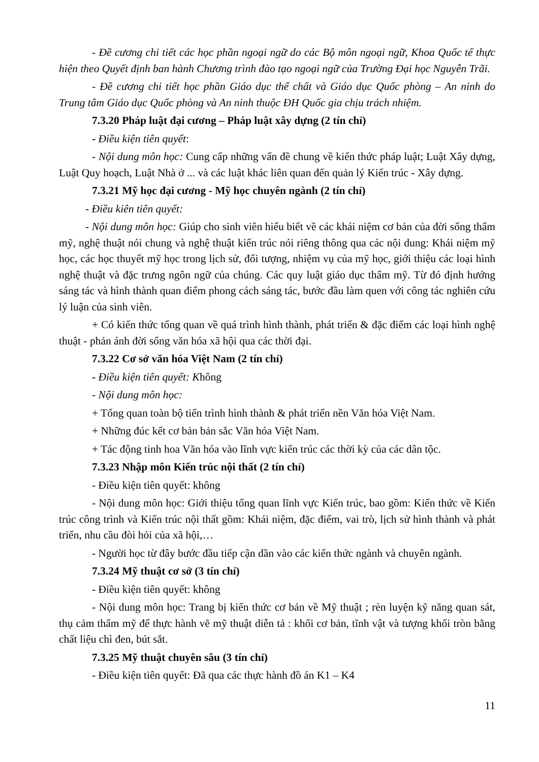- Đề cương chi tiết các học phần ngoại ngữ do các Bộ môn ngoại ngữ, Khoa Quốc tế thực hiện theo Quyết định ban hành Chương trình đào tạo ngoại ngữ của Trường Đại học Nguyễn Trãi.
- Đề cương chi tiết học phần Giáo dục thể chất và Giáo dục Quốc phòng – An ninh do Trung tâm Giáo dục Quốc phòng và An ninh thuộc ĐH Quốc gia chịu trách nhiệm.
7.3.20 Pháp luật đại cương – Pháp luật xây dựng (2 tín chỉ)
- Điều kiện tiên quyết:
- Nội dung môn học: Cung cấp những vấn đề chung về kiến thức pháp luật; Luật Xây dựng, Luật Quy hoạch, Luật Nhà ở ... và các luật khác liên quan đến quản lý Kiến trúc - Xây dựng.
7.3.21 Mỹ học đại cương - Mỹ học chuyên ngành (2 tín chỉ)
- Điều kiên tiên quyết:
- Nội dung môn học: Giúp cho sinh viên hiểu biết về các khái niệm cơ bản của đời sống thẩm mỹ, nghệ thuật nói chung và nghệ thuật kiến trúc nói riêng thông qua các nội dung: Khái niệm mỹ học, các học thuyết mỹ học trong lịch sử, đối tượng, nhiệm vụ của mỹ học, giới thiệu các loại hình nghệ thuật và đặc trưng ngôn ngữ của chúng. Các quy luật giáo dục thẩm mỹ. Từ đó định hướng sáng tác và hình thành quan điểm phong cách sáng tác, bước đầu làm quen với công tác nghiên cứu lý luận của sinh viên.
+ Có kiến thức tổng quan về quá trình hình thành, phát triển & đặc điểm các loại hình nghệ thuật - phản ánh đời sống văn hóa xã hội qua các thời đại.
7.3.22 Cơ sở văn hóa Việt Nam (2 tín chỉ)
- Điều kiện tiên quyết: Không
- Nội dung môn học:
+ Tổng quan toàn bộ tiến trình hình thành & phát triển nền Văn hóa Việt Nam.
+ Những đúc kết cơ bản bản sắc Văn hóa Việt Nam.
+ Tác động tinh hoa Văn hóa vào lĩnh vực kiến trúc các thời kỳ của các dân tộc.
7.3.23 Nhập môn Kiến trúc nội thất (2 tín chỉ)
- Điều kiện tiên quyết: không
- Nội dung môn học: Giới thiệu tổng quan lĩnh vực Kiến trúc, bao gồm: Kiến thức về Kiến trúc công trình và Kiến trúc nội thất gồm: Khái niệm, đặc điểm, vai trò, lịch sử hình thành và phát triển, nhu cầu đòi hỏi của xã hội,…
- Người học từ đây bước đầu tiếp cận dần vào các kiến thức ngành và chuyên ngành.
7.3.24 Mỹ thuật cơ sở (3 tín chỉ)
- Điều kiện tiên quyết: không
- Nội dung môn học: Trang bị kiến thức cơ bản về Mỹ thuật ; rèn luyện kỹ năng quan sát, thụ cảm thẩm mỹ để thực hành vẽ mỹ thuật diễn tả : khối cơ bản, tĩnh vật và tượng khối tròn bằng chất liệu chì đen, bút sắt.
7.3.25 Mỹ thuật chuyên sâu (3 tín chỉ)
- Điều kiện tiên quyết: Đã qua các thực hành đồ án K1 – K4
11